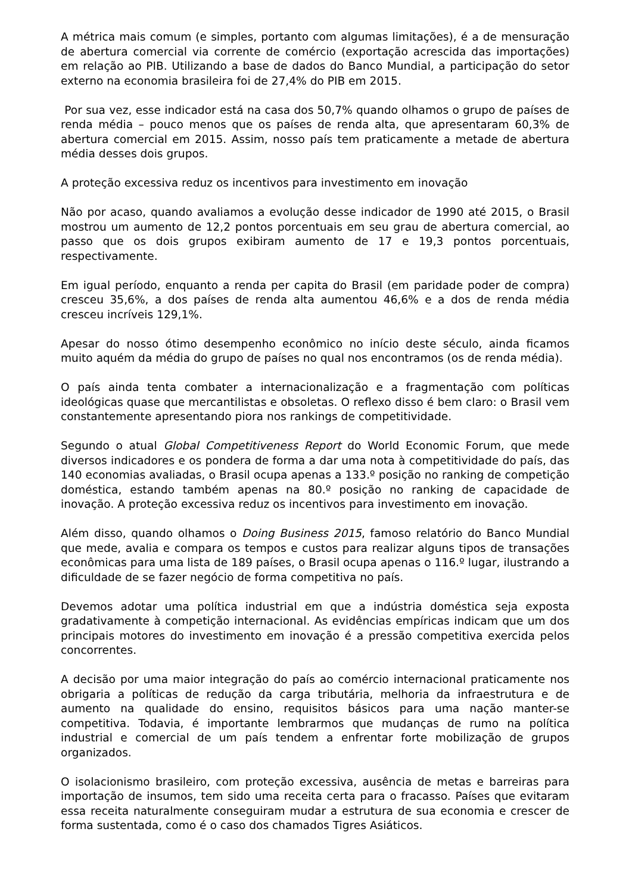A métrica mais comum (e simples, portanto com algumas limitações), é a de mensuração de abertura comercial via corrente de comércio (exportação acrescida das importações) em relação ao PIB. Utilizando a base de dados do Banco Mundial, a participação do setor externo na economia brasileira foi de 27,4% do PIB em 2015.
Por sua vez, esse indicador está na casa dos 50,7% quando olhamos o grupo de países de renda média – pouco menos que os países de renda alta, que apresentaram 60,3% de abertura comercial em 2015. Assim, nosso país tem praticamente a metade de abertura média desses dois grupos.
A proteção excessiva reduz os incentivos para investimento em inovação
Não por acaso, quando avaliamos a evolução desse indicador de 1990 até 2015, o Brasil mostrou um aumento de 12,2 pontos porcentuais em seu grau de abertura comercial, ao passo que os dois grupos exibiram aumento de 17 e 19,3 pontos porcentuais, respectivamente.
Em igual período, enquanto a renda per capita do Brasil (em paridade poder de compra) cresceu 35,6%, a dos países de renda alta aumentou 46,6% e a dos de renda média cresceu incríveis 129,1%.
Apesar do nosso ótimo desempenho econômico no início deste século, ainda ficamos muito aquém da média do grupo de países no qual nos encontramos (os de renda média).
O país ainda tenta combater a internacionalização e a fragmentação com políticas ideológicas quase que mercantilistas e obsoletas. O reflexo disso é bem claro: o Brasil vem constantemente apresentando piora nos rankings de competitividade.
Segundo o atual Global Competitiveness Report do World Economic Forum, que mede diversos indicadores e os pondera de forma a dar uma nota à competitividade do país, das 140 economias avaliadas, o Brasil ocupa apenas a 133.º posição no ranking de competição doméstica, estando também apenas na 80.º posição no ranking de capacidade de inovação. A proteção excessiva reduz os incentivos para investimento em inovação.
Além disso, quando olhamos o Doing Business 2015, famoso relatório do Banco Mundial que mede, avalia e compara os tempos e custos para realizar alguns tipos de transações econômicas para uma lista de 189 países, o Brasil ocupa apenas o 116.º lugar, ilustrando a dificuldade de se fazer negócio de forma competitiva no país.
Devemos adotar uma política industrial em que a indústria doméstica seja exposta gradativamente à competição internacional. As evidências empíricas indicam que um dos principais motores do investimento em inovação é a pressão competitiva exercida pelos concorrentes.
A decisão por uma maior integração do país ao comércio internacional praticamente nos obrigaria a políticas de redução da carga tributária, melhoria da infraestrutura e de aumento na qualidade do ensino, requisitos básicos para uma nação manter-se competitiva. Todavia, é importante lembrarmos que mudanças de rumo na política industrial e comercial de um país tendem a enfrentar forte mobilização de grupos organizados.
O isolacionismo brasileiro, com proteção excessiva, ausência de metas e barreiras para importação de insumos, tem sido uma receita certa para o fracasso. Países que evitaram essa receita naturalmente conseguiram mudar a estrutura de sua economia e crescer de forma sustentada, como é o caso dos chamados Tigres Asiáticos.